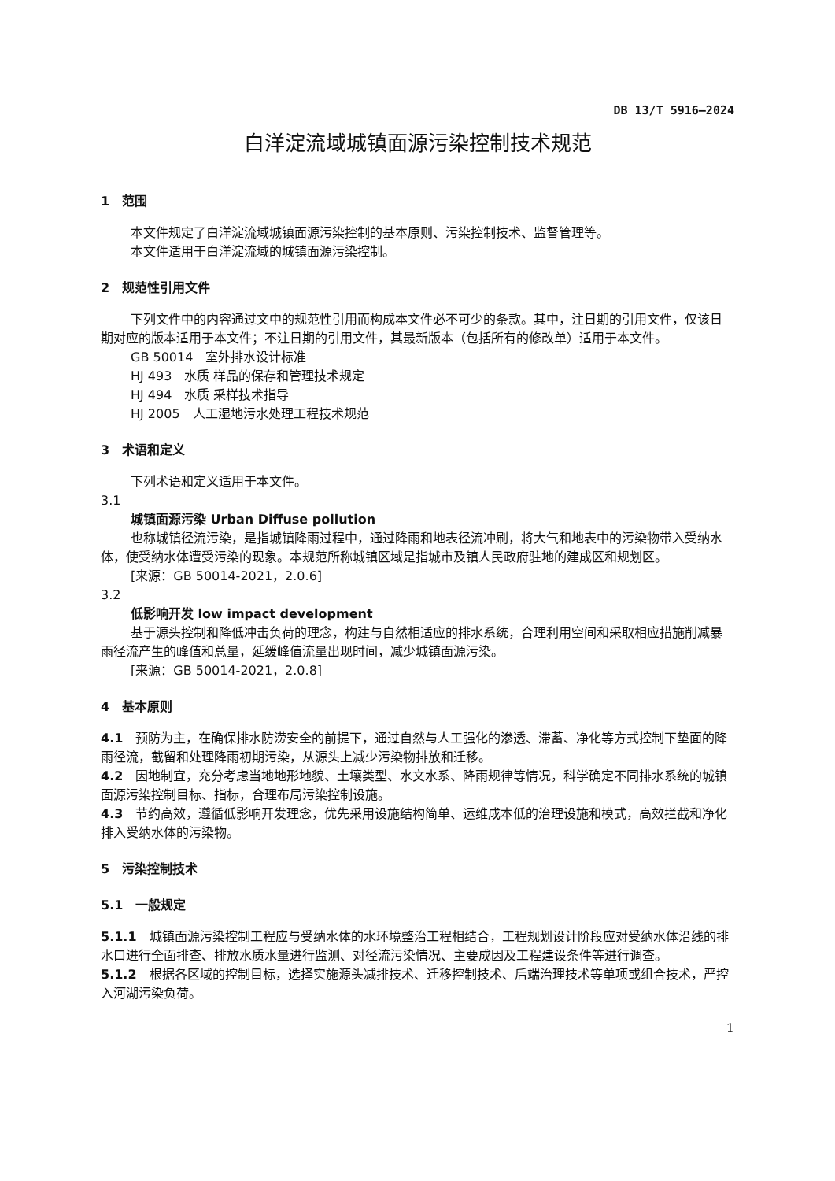DB 13/T 5916—2024
白洋淀流域城镇面源污染控制技术规范
1　范围
本文件规定了白洋淀流域城镇面源污染控制的基本原则、污染控制技术、监督管理等。
本文件适用于白洋淀流域的城镇面源污染控制。
2　规范性引用文件
下列文件中的内容通过文中的规范性引用而构成本文件必不可少的条款。其中，注日期的引用文件，仅该日期对应的版本适用于本文件；不注日期的引用文件，其最新版本（包括所有的修改单）适用于本文件。
GB 50014　室外排水设计标准
HJ 493　水质 样品的保存和管理技术规定
HJ 494　水质 采样技术指导
HJ 2005　人工湿地污水处理工程技术规范
3　术语和定义
下列术语和定义适用于本文件。
3.1
城镇面源污染 Urban Diffuse pollution
也称城镇径流污染，是指城镇降雨过程中，通过降雨和地表径流冲刷，将大气和地表中的污染物带入受纳水体，使受纳水体遭受污染的现象。本规范所称城镇区域是指城市及镇人民政府驻地的建成区和规划区。
[来源：GB 50014-2021，2.0.6]
3.2
低影响开发 low impact development
基于源头控制和降低冲击负荷的理念，构建与自然相适应的排水系统，合理利用空间和采取相应措施削减暴雨径流产生的峰值和总量，延缓峰值流量出现时间，减少城镇面源污染。
[来源：GB 50014-2021，2.0.8]
4　基本原则
4.1　预防为主，在确保排水防涝安全的前提下，通过自然与人工强化的渗透、滞蓄、净化等方式控制下垫面的降雨径流，截留和处理降雨初期污染，从源头上减少污染物排放和迁移。
4.2　因地制宜，充分考虑当地地形地貌、土壤类型、水文水系、降雨规律等情况，科学确定不同排水系统的城镇面源污染控制目标、指标，合理布局污染控制设施。
4.3　节约高效，遵循低影响开发理念，优先采用设施结构简单、运维成本低的治理设施和模式，高效拦截和净化排入受纳水体的污染物。
5　污染控制技术
5.1　一般规定
5.1.1　城镇面源污染控制工程应与受纳水体的水环境整治工程相结合，工程规划设计阶段应对受纳水体沿线的排水口进行全面排查、排放水质水量进行监测、对径流污染情况、主要成因及工程建设条件等进行调查。
5.1.2　根据各区域的控制目标，选择实施源头减排技术、迁移控制技术、后端治理技术等单项或组合技术，严控入河湖污染负荷。
1